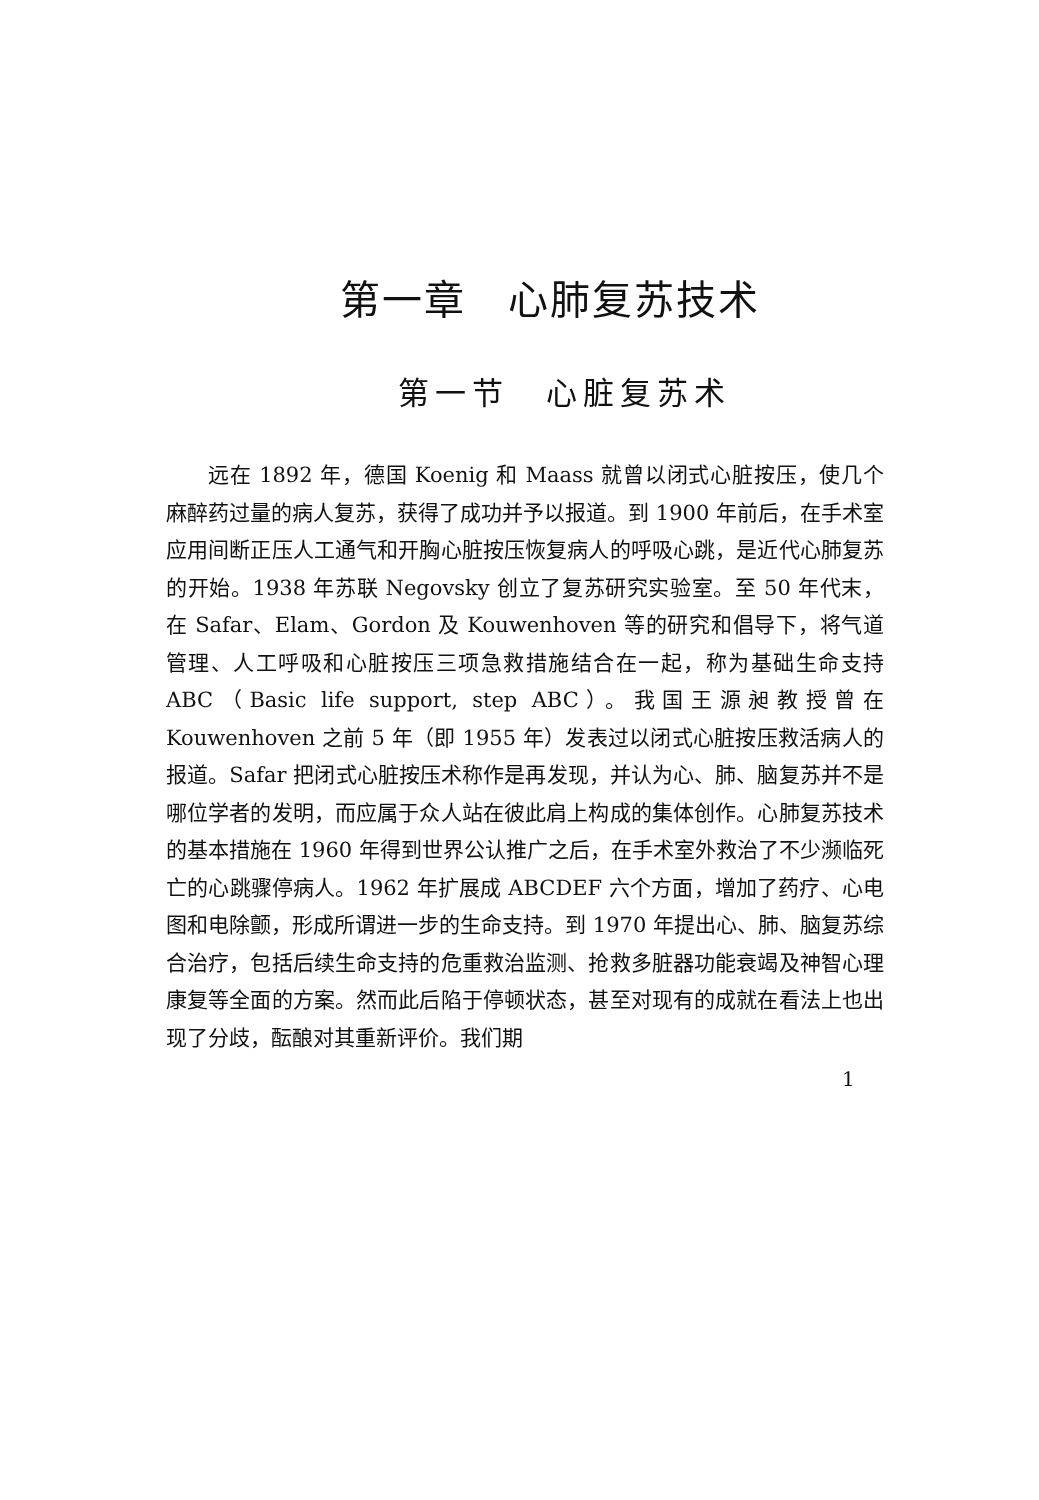第一章　心肺复苏技术
第一节　心脏复苏术
远在 1892 年，德国 Koenig 和 Maass 就曾以闭式心脏按压，使几个麻醉药过量的病人复苏，获得了成功并予以报道。到 1900 年前后，在手术室应用间断正压人工通气和开胸心脏按压恢复病人的呼吸心跳，是近代心肺复苏的开始。1938 年苏联 Negovsky 创立了复苏研究实验室。至 50 年代末，在 Safar、Elam、Gordon 及 Kouwenhoven 等的研究和倡导下，将气道管理、人工呼吸和心脏按压三项急救措施结合在一起，称为基础生命支持 ABC（Basic life support, step ABC）。我国王源昶教授曾在 Kouwenhoven 之前 5 年（即 1955 年）发表过以闭式心脏按压救活病人的报道。Safar 把闭式心脏按压术称作是再发现，并认为心、肺、脑复苏并不是哪位学者的发明，而应属于众人站在彼此肩上构成的集体创作。心肺复苏技术的基本措施在 1960 年得到世界公认推广之后，在手术室外救治了不少濒临死亡的心跳骤停病人。1962 年扩展成 ABCDEF 六个方面，增加了药疗、心电图和电除颤，形成所谓进一步的生命支持。到 1970 年提出心、肺、脑复苏综合治疗，包括后续生命支持的危重救治监测、抢救多脏器功能衰竭及神智心理康复等全面的方案。然而此后陷于停顿状态，甚至对现有的成就在看法上也出现了分歧，酝酿对其重新评价。我们期
1